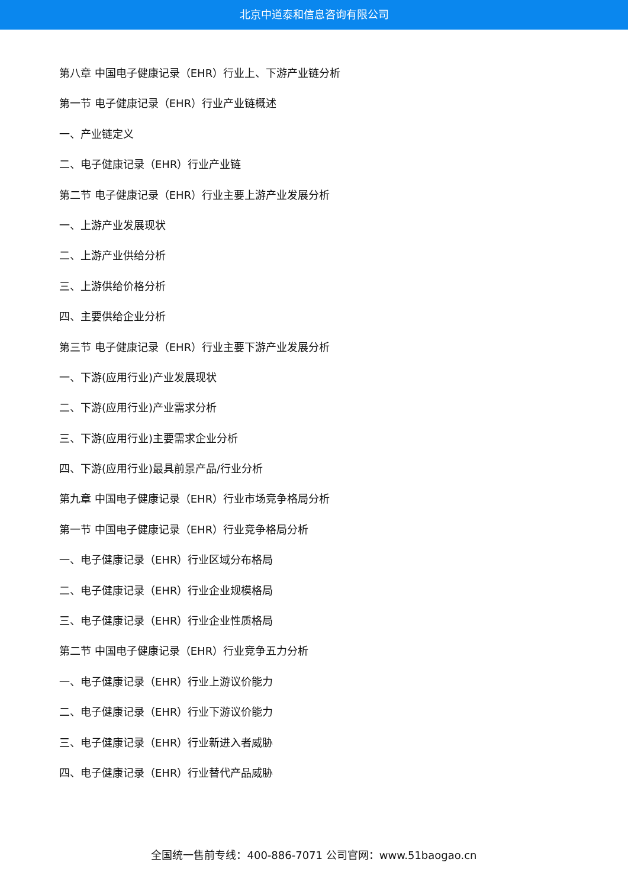北京中道泰和信息咨询有限公司
第八章 中国电子健康记录（EHR）行业上、下游产业链分析
第一节 电子健康记录（EHR）行业产业链概述
一、产业链定义
二、电子健康记录（EHR）行业产业链
第二节 电子健康记录（EHR）行业主要上游产业发展分析
一、上游产业发展现状
二、上游产业供给分析
三、上游供给价格分析
四、主要供给企业分析
第三节 电子健康记录（EHR）行业主要下游产业发展分析
一、下游(应用行业)产业发展现状
二、下游(应用行业)产业需求分析
三、下游(应用行业)主要需求企业分析
四、下游(应用行业)最具前景产品/行业分析
第九章 中国电子健康记录（EHR）行业市场竞争格局分析
第一节 中国电子健康记录（EHR）行业竞争格局分析
一、电子健康记录（EHR）行业区域分布格局
二、电子健康记录（EHR）行业企业规模格局
三、电子健康记录（EHR）行业企业性质格局
第二节 中国电子健康记录（EHR）行业竞争五力分析
一、电子健康记录（EHR）行业上游议价能力
二、电子健康记录（EHR）行业下游议价能力
三、电子健康记录（EHR）行业新进入者威胁
四、电子健康记录（EHR）行业替代产品威胁
全国统一售前专线：400-886-7071 公司官网：www.51baogao.cn